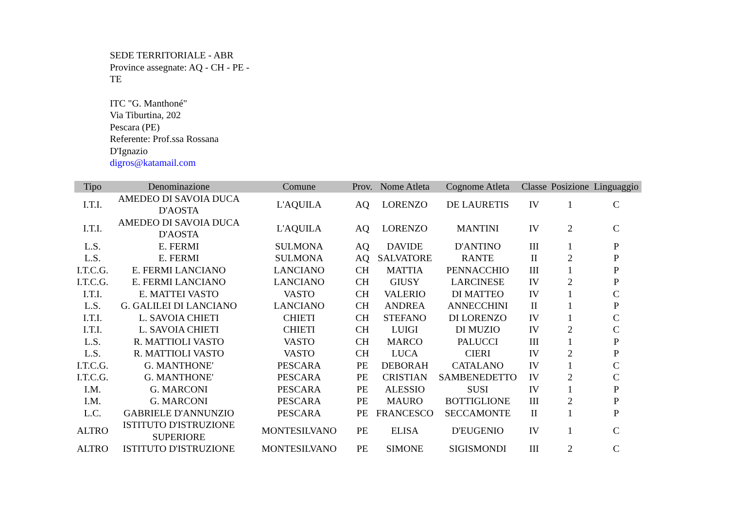SEDE TERRITORIALE - ABR
Province assegnate: AQ - CH - PE - TE
ITC "G. Manthoné"
Via Tiburtina, 202
Pescara (PE)
Referente: Prof.ssa Rossana D'Ignazio
digros@katamail.com
| Tipo | Denominazione | Comune | Prov. | Nome Atleta | Cognome Atleta | Classe | Posizione | Linguaggio |
| --- | --- | --- | --- | --- | --- | --- | --- | --- |
| I.T.I. | AMEDEO DI SAVOIA DUCA D'AOSTA | L'AQUILA | AQ | LORENZO | DE LAURETIS | IV | 1 | C |
| I.T.I. | AMEDEO DI SAVOIA DUCA D'AOSTA | L'AQUILA | AQ | LORENZO | MANTINI | IV | 2 | C |
| L.S. | E. FERMI | SULMONA | AQ | DAVIDE | D'ANTINO | III | 1 | P |
| L.S. | E. FERMI | SULMONA | AQ | SALVATORE | RANTE | II | 2 | P |
| I.T.C.G. | E. FERMI LANCIANO | LANCIANO | CH | MATTIA | PENNACCHIO | III | 1 | P |
| I.T.C.G. | E. FERMI LANCIANO | LANCIANO | CH | GIUSY | LARCINESE | IV | 2 | P |
| I.T.I. | E. MATTEI VASTO | VASTO | CH | VALERIO | DI MATTEO | IV | 1 | C |
| L.S. | G. GALILEI DI LANCIANO | LANCIANO | CH | ANDREA | ANNECCHINI | II | 1 | P |
| I.T.I. | L. SAVOIA CHIETI | CHIETI | CH | STEFANO | DI LORENZO | IV | 1 | C |
| I.T.I. | L. SAVOIA CHIETI | CHIETI | CH | LUIGI | DI MUZIO | IV | 2 | C |
| L.S. | R. MATTIOLI VASTO | VASTO | CH | MARCO | PALUCCI | III | 1 | P |
| L.S. | R. MATTIOLI VASTO | VASTO | CH | LUCA | CIERI | IV | 2 | P |
| I.T.C.G. | G. MANTHONE' | PESCARA | PE | DEBORAH | CATALANO | IV | 1 | C |
| I.T.C.G. | G. MANTHONE' | PESCARA | PE | CRISTIAN | SAMBENEDETTO | IV | 2 | C |
| I.M. | G. MARCONI | PESCARA | PE | ALESSIO | SUSI | IV | 1 | P |
| I.M. | G. MARCONI | PESCARA | PE | MAURO | BOTTIGLIONE | III | 2 | P |
| L.C. | GABRIELE D'ANNUNZIO | PESCARA | PE | FRANCESCO | SECCAMONTE | II | 1 | P |
| ALTRO | ISTITUTO D'ISTRUZIONE SUPERIORE | MONTESILVANO | PE | ELISA | D'EUGENIO | IV | 1 | C |
| ALTRO | ISTITUTO D'ISTRUZIONE | MONTESILVANO | PE | SIMONE | SIGISMONDI | III | 2 | C |